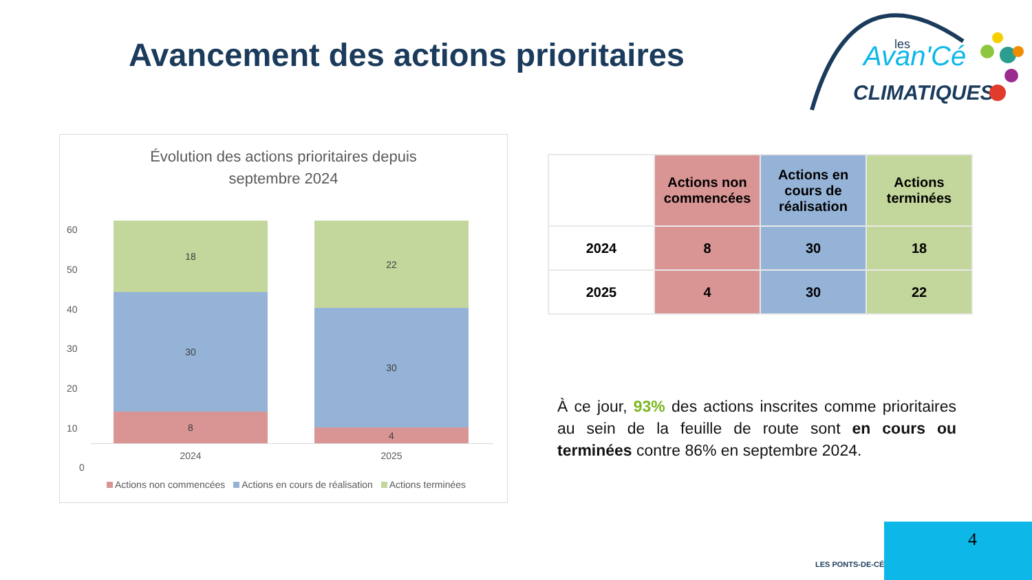Avancement des actions prioritaires
Avan'Cé
CLIMATIQUES
les
Évolution des actions prioritaires depuis
septembre 2024
60
50
40
30
20
10
0
18
30
8
2024
22
30
4
2025
Actions non commencées Actions en cours de réalisation Actions terminées
| | Actions non commencées | Actions en cours de réalisation | Actions terminées |
| --- | --- | --- | --- |
| 2024 | 8 | 30 | 18 |
| 2025 | 4 | 30 | 22 |
À ce jour, 93% des actions inscrites comme prioritaires au sein de la feuille de route sont en cours ou terminées contre 86% en septembre 2024.
4
LES PONTS-DE-CÉ